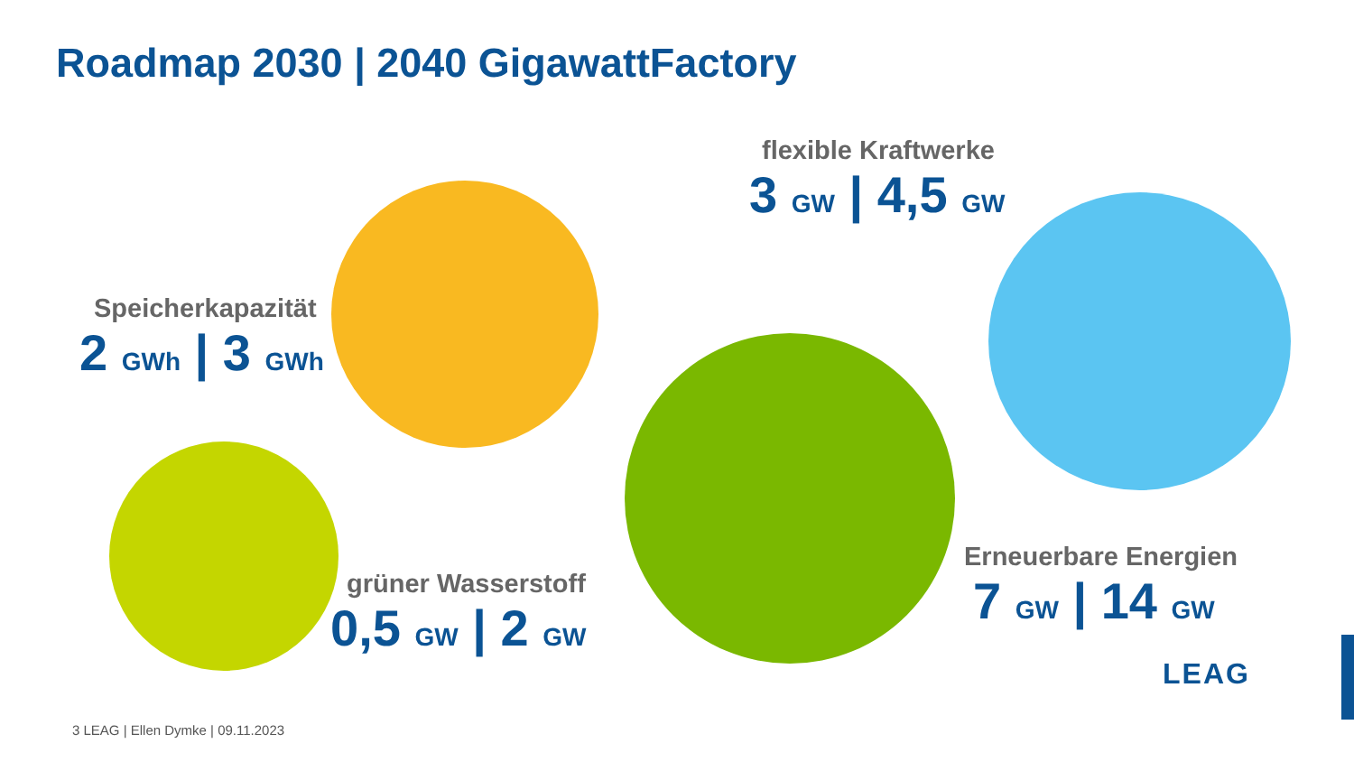Roadmap 2030 | 2040 GigawattFactory
Speicherkapazität
2 GWh | 3 GWh
flexible Kraftwerke
3 GW | 4,5 GW
grüner Wasserstoff
0,5 GW | 2 GW
Erneuerbare Energien
7 GW | 14 GW
LEAG
3 LEAG | Ellen Dymke | 09.11.2023